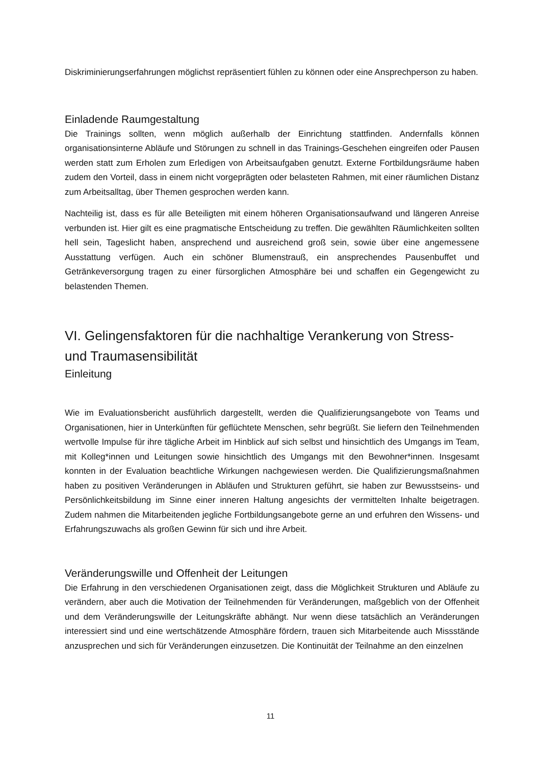Diskriminierungserfahrungen möglichst repräsentiert fühlen zu können oder eine Ansprechperson zu haben.
Einladende Raumgestaltung
Die Trainings sollten, wenn möglich außerhalb der Einrichtung stattfinden. Andernfalls können organisationsinterne Abläufe und Störungen zu schnell in das Trainings-Geschehen eingreifen oder Pausen werden statt zum Erholen zum Erledigen von Arbeitsaufgaben genutzt. Externe Fortbildungsräume haben zudem den Vorteil, dass in einem nicht vorgeprägten oder belasteten Rahmen, mit einer räumlichen Distanz zum Arbeitsalltag, über Themen gesprochen werden kann.
Nachteilig ist, dass es für alle Beteiligten mit einem höheren Organisationsaufwand und längeren Anreise verbunden ist. Hier gilt es eine pragmatische Entscheidung zu treffen. Die gewählten Räumlichkeiten sollten hell sein, Tageslicht haben, ansprechend und ausreichend groß sein, sowie über eine angemessene Ausstattung verfügen. Auch ein schöner Blumenstrauß, ein ansprechendes Pausenbuffet und Getränkeversorgung tragen zu einer fürsorglichen Atmosphäre bei und schaffen ein Gegengewicht zu belastenden Themen.
VI. Gelingensfaktoren für die nachhaltige Verankerung von Stress- und Traumasensibilität
Einleitung
Wie im Evaluationsbericht ausführlich dargestellt, werden die Qualifizierungsangebote von Teams und Organisationen, hier in Unterkünften für geflüchtete Menschen, sehr begrüßt. Sie liefern den Teilnehmenden wertvolle Impulse für ihre tägliche Arbeit im Hinblick auf sich selbst und hinsichtlich des Umgangs im Team, mit Kolleg*innen und Leitungen sowie hinsichtlich des Umgangs mit den Bewohner*innen. Insgesamt konnten in der Evaluation beachtliche Wirkungen nachgewiesen werden. Die Qualifizierungsmaßnahmen haben zu positiven Veränderungen in Abläufen und Strukturen geführt, sie haben zur Bewusstseins- und Persönlichkeitsbildung im Sinne einer inneren Haltung angesichts der vermittelten Inhalte beigetragen. Zudem nahmen die Mitarbeitenden jegliche Fortbildungsangebote gerne an und erfuhren den Wissens- und Erfahrungszuwachs als großen Gewinn für sich und ihre Arbeit.
Veränderungswille und Offenheit der Leitungen
Die Erfahrung in den verschiedenen Organisationen zeigt, dass die Möglichkeit Strukturen und Abläufe zu verändern, aber auch die Motivation der Teilnehmenden für Veränderungen, maßgeblich von der Offenheit und dem Veränderungswille der Leitungskräfte abhängt. Nur wenn diese tatsächlich an Veränderungen interessiert sind und eine wertschätzende Atmosphäre fördern, trauen sich Mitarbeitende auch Missstände anzusprechen und sich für Veränderungen einzusetzen. Die Kontinuität der Teilnahme an den einzelnen
11